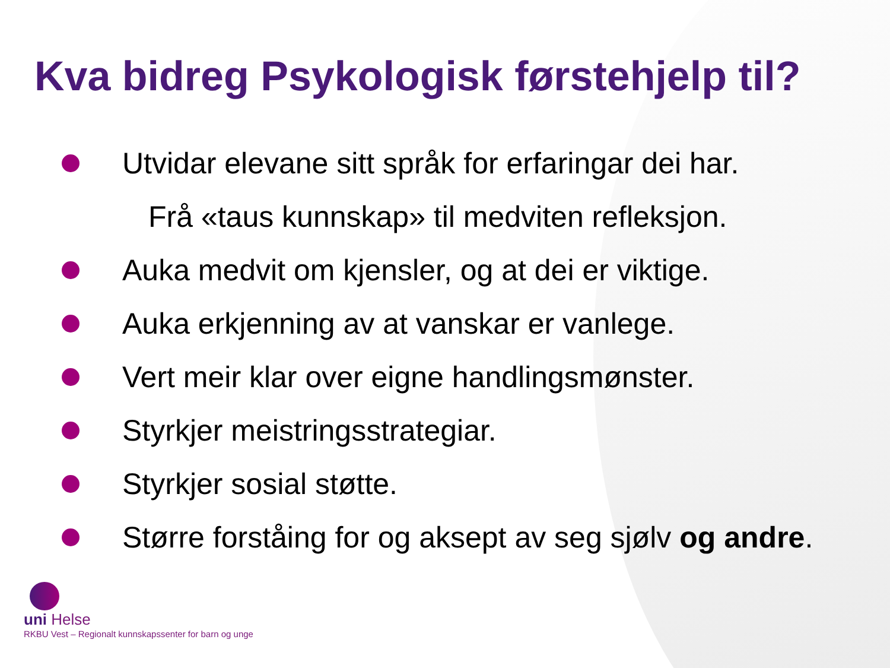Kva bidreg Psykologisk førstehjelp til?
Utvidar elevane sitt språk for erfaringar dei har.
Frå «taus kunnskap» til medviten refleksjon.
Auka medvit om kjensler, og at dei er viktige.
Auka erkjenning av at vanskar er vanlege.
Vert meir klar over eigne handlingsmønster.
Styrkjer meistringsstrategiar.
Styrkjer sosial støtte.
Større forståing for og aksept av seg sjølv og andre.
uni Helse
RKBU Vest – Regionalt kunnskapssenter for barn og unge